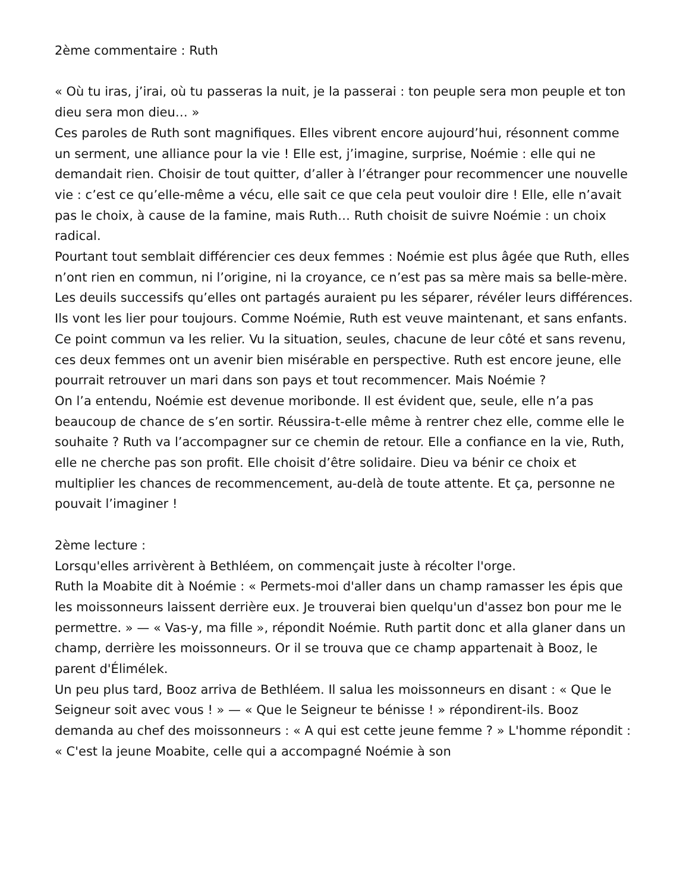2ème commentaire : Ruth
« Où tu iras, j’irai, où tu passeras la nuit, je la passerai : ton peuple sera mon peuple et ton dieu sera mon dieu… »
Ces paroles de Ruth sont magnifiques. Elles vibrent encore aujourd’hui, résonnent comme un serment, une alliance pour la vie ! Elle est, j’imagine, surprise, Noémie : elle qui ne demandait rien. Choisir de tout quitter, d’aller à l’étranger pour recommencer une nouvelle vie : c’est ce qu’elle-même a vécu, elle sait ce que cela peut vouloir dire ! Elle, elle n’avait pas le choix, à cause de la famine, mais Ruth… Ruth choisit de suivre Noémie : un choix radical.
Pourtant tout semblait différencier ces deux femmes : Noémie est plus âgée que Ruth, elles n’ont rien en commun, ni l’origine, ni la croyance, ce n’est pas sa mère mais sa belle-mère. Les deuils successifs qu’elles ont partagés auraient pu les séparer, révéler leurs différences.
Ils vont les lier pour toujours. Comme Noémie, Ruth est veuve maintenant, et sans enfants. Ce point commun va les relier. Vu la situation, seules, chacune de leur côté et sans revenu, ces deux femmes ont un avenir bien misérable en perspective. Ruth est encore jeune, elle pourrait retrouver un mari dans son pays et tout recommencer. Mais Noémie ?
On l’a entendu, Noémie est devenue moribonde. Il est évident que, seule, elle n’a pas beaucoup de chance de s’en sortir. Réussira-t-elle même à rentrer chez elle, comme elle le souhaite ? Ruth va l’accompagner sur ce chemin de retour. Elle a confiance en la vie, Ruth, elle ne cherche pas son profit. Elle choisit d’être solidaire. Dieu va bénir ce choix et multiplier les chances de recommencement, au-delà de toute attente. Et ça, personne ne pouvait l’imaginer !
2ème lecture :
Lorsqu'elles arrivèrent à Bethléem, on commençait juste à récolter l'orge.
Ruth la Moabite dit à Noémie : « Permets-moi d'aller dans un champ ramasser les épis que les moissonneurs laissent derrière eux. Je trouverai bien quelqu'un d'assez bon pour me le permettre. » — « Vas-y, ma fille », répondit Noémie. Ruth partit donc et alla glaner dans un champ, derrière les moissonneurs. Or il se trouva que ce champ appartenait à Booz, le parent d'Élimélek.
Un peu plus tard, Booz arriva de Bethléem. Il salua les moissonneurs en disant : « Que le Seigneur soit avec vous ! » — « Que le Seigneur te bénisse ! » répondirent-ils. Booz demanda au chef des moissonneurs : « A qui est cette jeune femme ? » L'homme répondit : « C'est la jeune Moabite, celle qui a accompagné Noémie à son